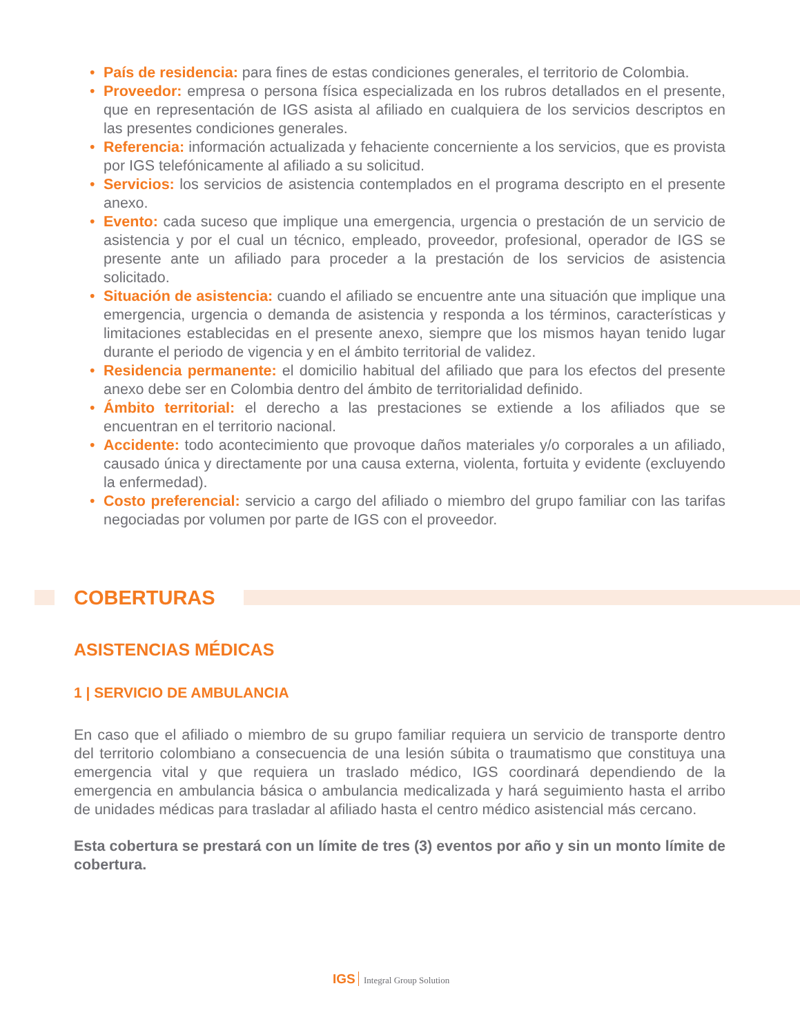• País de residencia: para fines de estas condiciones generales, el territorio de Colombia.
• Proveedor: empresa o persona física especializada en los rubros detallados en el presente, que en representación de IGS asista al afiliado en cualquiera de los servicios descriptos en las presentes condiciones generales.
• Referencia: información actualizada y fehaciente concerniente a los servicios, que es provista por IGS telefónicamente al afiliado a su solicitud.
• Servicios: los servicios de asistencia contemplados en el programa descripto en el presente anexo.
• Evento: cada suceso que implique una emergencia, urgencia o prestación de un servicio de asistencia y por el cual un técnico, empleado, proveedor, profesional, operador de IGS se presente ante un afiliado para proceder a la prestación de los servicios de asistencia solicitado.
• Situación de asistencia: cuando el afiliado se encuentre ante una situación que implique una emergencia, urgencia o demanda de asistencia y responda a los términos, características y limitaciones establecidas en el presente anexo, siempre que los mismos hayan tenido lugar durante el periodo de vigencia y en el ámbito territorial de validez.
• Residencia permanente: el domicilio habitual del afiliado que para los efectos del presente anexo debe ser en Colombia dentro del ámbito de territorialidad definido.
• Ámbito territorial: el derecho a las prestaciones se extiende a los afiliados que se encuentran en el territorio nacional.
• Accidente: todo acontecimiento que provoque daños materiales y/o corporales a un afiliado, causado única y directamente por una causa externa, violenta, fortuita y evidente (excluyendo la enfermedad).
• Costo preferencial: servicio a cargo del afiliado o miembro del grupo familiar con las tarifas negociadas por volumen por parte de IGS con el proveedor.
COBERTURAS
ASISTENCIAS MÉDICAS
1 | SERVICIO DE AMBULANCIA
En caso que el afiliado o miembro de su grupo familiar requiera un servicio de transporte dentro del territorio colombiano a consecuencia de una lesión súbita o traumatismo que constituya una emergencia vital y que requiera un traslado médico, IGS coordinará dependiendo de la emergencia en ambulancia básica o ambulancia medicalizada y hará seguimiento hasta el arribo de unidades médicas para trasladar al afiliado hasta el centro médico asistencial más cercano.
Esta cobertura se prestará con un límite de tres (3) eventos por año y sin un monto límite de cobertura.
IGS Integral Group Solution